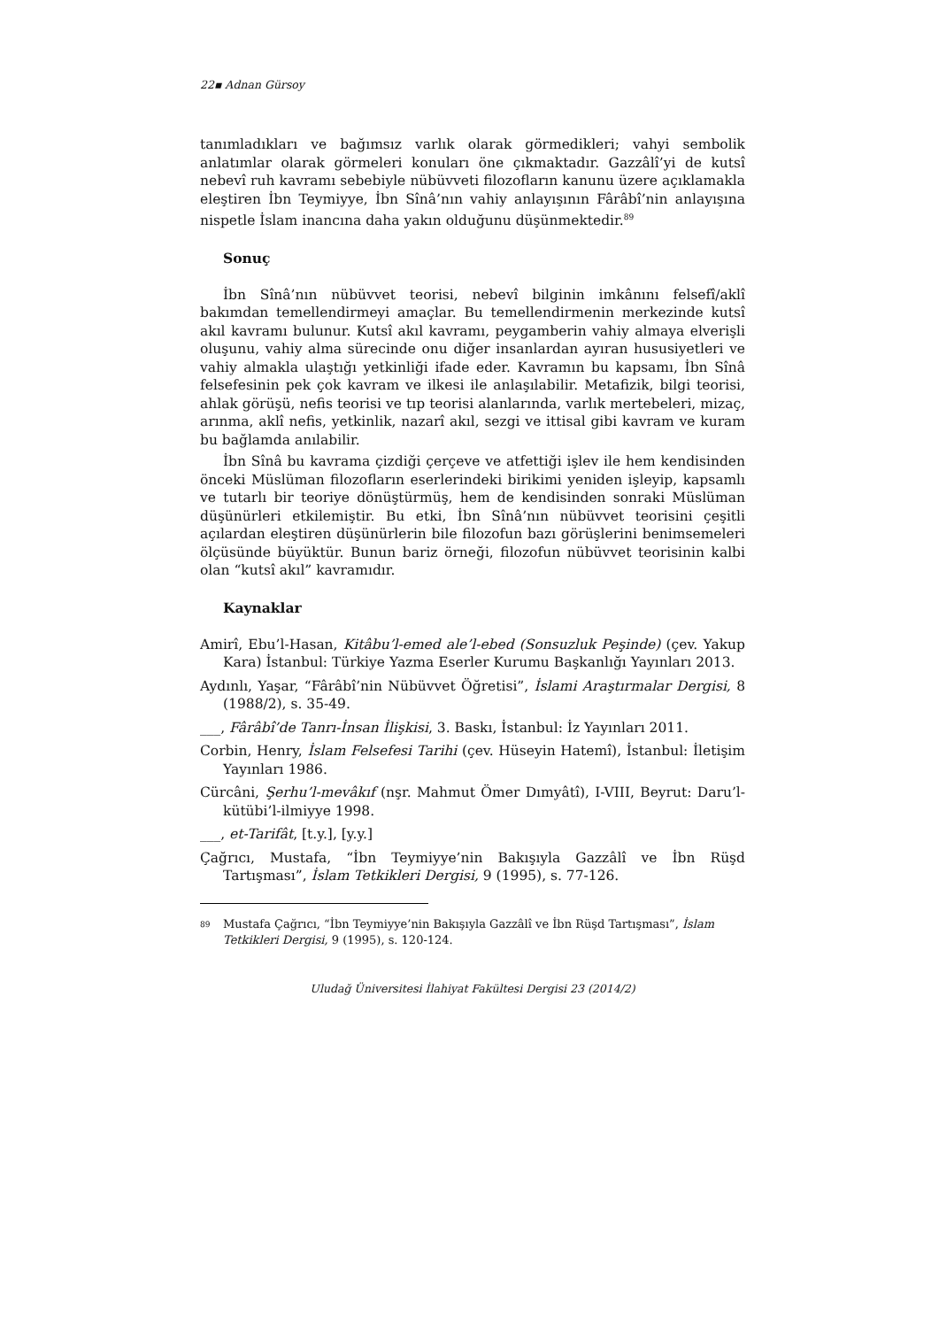22▪ Adnan Gürsoy
tanımladıkları ve bağımsız varlık olarak görmedikleri; vahyi sembolik anlatımlar olarak görmeleri konuları öne çıkmaktadır. Gazzâlî’yi de kutsî nebevî ruh kavramı sebebiyle nübüvveti filozofların kanunu üzere açıklamakla eleştiren İbn Teymiyye, İbn Sînâ’nın vahiy anlayışının Fârâbî’nin anlayışına nispetle İslam inancına daha yakın olduğunu düşünmektedir.<sup>89</sup>
Sonuç
İbn Sînâ’nın nübüvvet teorisi, nebevî bilginin imkânını felsefî/aklî bakımdan temellendirmeyi amaçlar. Bu temellendirmenin merkezinde kutsî akıl kavramı bulunur. Kutsî akıl kavramı, peygamberin vahiy almaya elverişli oluşunu, vahiy alma sürecinde onu diğer insanlardan ayıran hususiyetleri ve vahiy almakla ulaştığı yetkinliği ifade eder. Kavramın bu kapsamı, İbn Sînâ felsefesinin pek çok kavram ve ilkesi ile anlaşılabilir. Metafizik, bilgi teorisi, ahlak görüşü, nefis teorisi ve tıp teorisi alanlarında, varlık mertebeleri, mizaç, arınma, aklî nefis, yetkinlik, nazarî akıl, sezgi ve ittisal gibi kavram ve kuram bu bağlamda anılabilir.
İbn Sînâ bu kavrama çizdiği çerçeve ve atfettiği işlev ile hem kendisinden önceki Müslüman filozofların eserlerindeki birikimi yeniden işleyip, kapsamlı ve tutarlı bir teoriye dönüştürmüş, hem de kendisinden sonraki Müslüman düşünürleri etkilemiştir. Bu etki, İbn Sînâ’nın nübüvvet teorisini çeşitli açılardan eleştiren düşünürlerin bile filozofun bazı görüşlerini benimsemeleri ölçüsünde büyüktür. Bunun bariz örneği, filozofun nübüvvet teorisinin kalbi olan “kutsî akıl” kavramıdır.
Kaynaklar
Amirî, Ebu’l-Hasan, Kitâbu’l-emed ale’l-ebed (Sonsuzluk Peşinde) (çev. Yakup Kara) İstanbul: Türkiye Yazma Eserler Kurumu Başkanlığı Yayınları 2013.
Aydınlı, Yaşar, “Fârâbî’nin Nübüvvet Öğretisi”, İslami Araştırmalar Dergisi, 8 (1988/2), s. 35-49.
___, Fârâbî’de Tanrı-İnsan İlişkisi, 3. Baskı, İstanbul: İz Yayınları 2011.
Corbin, Henry, İslam Felsefesi Tarihi (çev. Hüseyin Hatemî), İstanbul: İletişim Yayınları 1986.
Cürcâni, Şerhu’l-mevâkıf (nşr. Mahmut Ömer Dımyâtî), I-VIII, Beyrut: Daru’l-kütübi’l-ilmiyye 1998.
___, et-Tarifât, [t.y.], [y.y.]
Çağrıcı, Mustafa, “İbn Teymiyye’nin Bakışıyla Gazzâlî ve İbn Rüşd Tartışması”, İslam Tetkikleri Dergisi, 9 (1995), s. 77-126.
89
Mustafa Çağrıcı, “İbn Teymiyye’nin Bakışıyla Gazzâlî ve İbn Rüşd Tartışması”, İslam Tetkikleri Dergisi, 9 (1995), s. 120-124.
Uludağ Üniversitesi İlahiyat Fakültesi Dergisi 23 (2014/2)